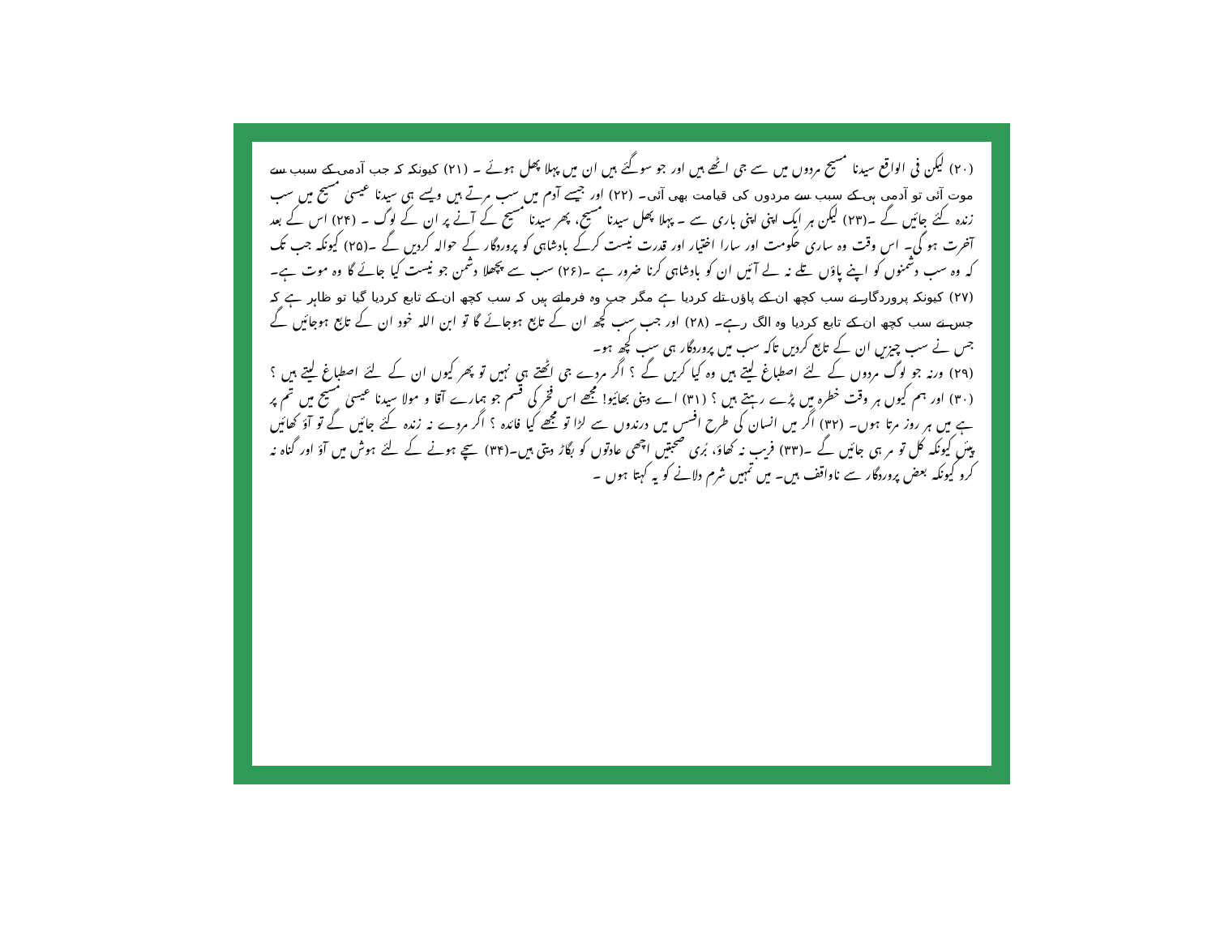(۲۰) لیکن فی الواقع سیدنا مسیح مردوں میں سے جی اٹھے ہیں اور جو سوگئے ہیں ان میں پہلا پھل ہوئے ۔ (۲۱) کیونکہ کہ جب آدمی کے سبب سے موت آئی تو آدمی ہی کے سبب سے مردوں کی قیامت بھی آئی۔ (۲۲) اور جیسے آدم میں سب مرتے ہیں ویسے ہی سیدنا عیسیٰ مسیح میں سب زندہ کئے جائیں گے ۔(۲۳) لیکن ہر ایک اپنی اپنی باری سے ۔ پہلا پھل سیدنا مسیح، پھر سیدنا مسیح کے آنے پر ان کے لوگ ۔ (۲۴) اس کے بعد آخرت ہو گی۔ اس وقت وہ ساری حکومت اور سارا اختیار اور قدرت نیست کرکے بادشاہی کو پروردگار کے حوالہ کردیں گے ۔(۲۵) کیونکہ جب تک کہ وہ سب دشمنوں کو اپنے پاؤں تلے نہ لے آئیں ان کو بادشاہی کرنا ضرور ہے ۔(۲۶) سب سے پچھلا دشمن جو نیست کیا جائے گا وہ موت ہے۔(۲۷) کیونکہ پروردگار نے سب کچھ ان کے پاؤں تلے کردیا ہے مگر جب وہ فرماتے ہیں کہ سب کچھ ان کے تابع کردیا گیا تو ظاہر ہے کہ جس نے سب کچھ ان کے تابع کردیا وہ الگ رہے۔ (۲۸) اور جب سب کچھ ان کے تابع ہوجائے گا تو ابن اللہ خود ان کے تابع ہوجائیں گے جس نے سب چیزیں ان کے تابع کردیں تاکہ سب میں پروردگار ہی سب کچھ ہو۔
(۲۹) ورنہ جو لوگ مردوں کے لئے اصطباغ لیتے ہیں وہ کیا کریں گے ؟ اگر مردے جی اٹھتے ہی نہیں تو پھر کیوں ان کے لئے اصطباغ لیتے ہیں ؟ (۳۰) اور ہم کیوں ہر وقت خطرہ میں پڑے رہتے ہیں ؟ (۳۱) اے دینی بھائیو! مجھے اس فخر کی قسم جو ہمارے آقا و مولا سیدنا عیسیٰ مسیح میں تم پر ہے میں ہر روز مرتا ہوں۔ (۳۲) اگر میں انسان کی طرح افسس میں درندوں سے لڑا تو مجھے کیا فائدہ ؟ اگر مردے نہ زندہ کئے جائیں گے تو آؤ کھائیں پیئں کیونکہ کل تو مر ہی جائیں گے ۔(۳۳) فریب نہ کھاؤ، بُری صحبتیں اچھی عادتوں کو بگاڑ دیتی ہیں۔(۳۴) سچے ہونے کے لئے ہوش میں آؤ اور گناہ نہ کرو کیونکہ بعض پروردگار سے ناواقف ہیں۔ میں تمہیں شرم دلانے کو یہ کہتا ہوں ۔